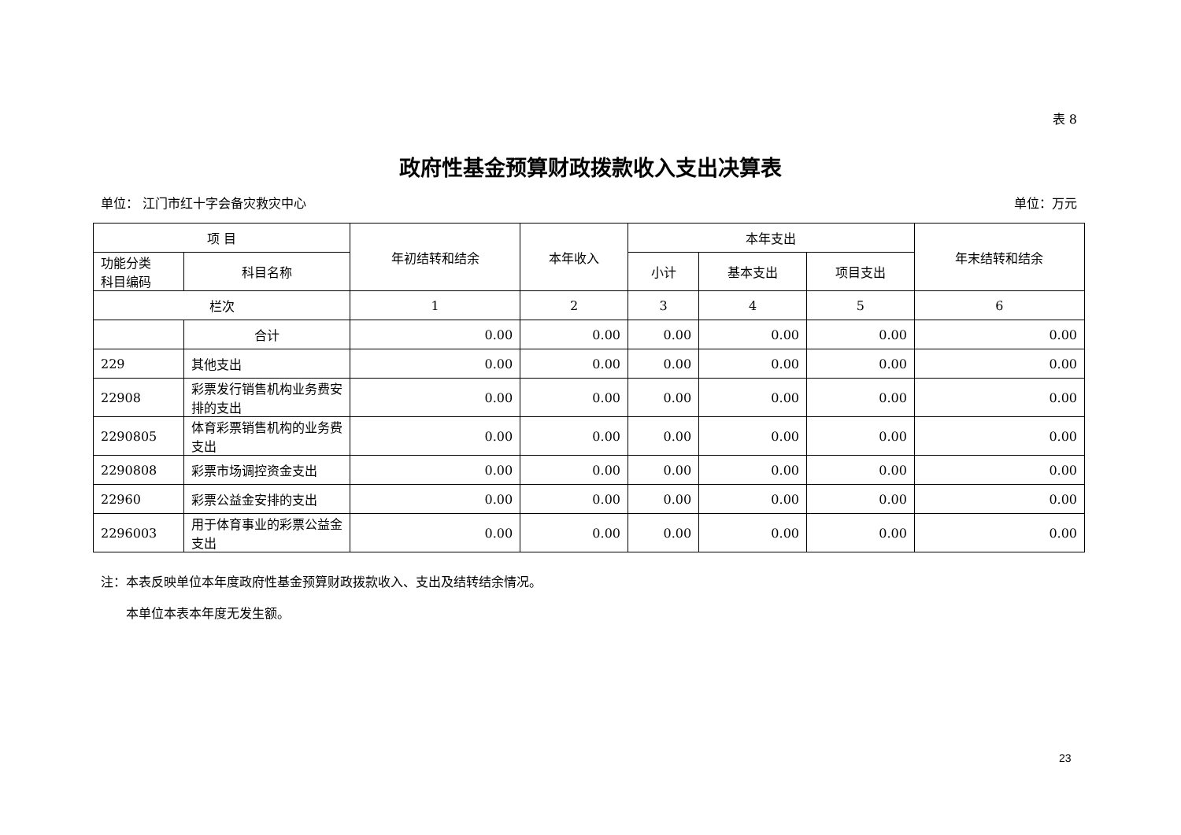表 8
政府性基金预算财政拨款收入支出决算表
单位： 江门市红十字会备灾救灾中心 单位：万元
| 项 目 | | 年初结转和结余 | 本年收入 | 本年支出 | | | 年末结转和结余 |
| --- | --- | --- | --- | --- | --- | --- | --- |
| 功能分类 科目编码 | 科目名称 | | | 小计 | 基本支出 | 项目支出 | |
| 栏次 | | 1 | 2 | 3 | 4 | 5 | 6 |
| | 合计 | 0.00 | 0.00 | 0.00 | 0.00 | 0.00 | 0.00 |
| 229 | 其他支出 | 0.00 | 0.00 | 0.00 | 0.00 | 0.00 | 0.00 |
| 22908 | 彩票发行销售机构业务费安排的支出 | 0.00 | 0.00 | 0.00 | 0.00 | 0.00 | 0.00 |
| 2290805 | 体育彩票销售机构的业务费支出 | 0.00 | 0.00 | 0.00 | 0.00 | 0.00 | 0.00 |
| 2290808 | 彩票市场调控资金支出 | 0.00 | 0.00 | 0.00 | 0.00 | 0.00 | 0.00 |
| 22960 | 彩票公益金安排的支出 | 0.00 | 0.00 | 0.00 | 0.00 | 0.00 | 0.00 |
| 2296003 | 用于体育事业的彩票公益金支出 | 0.00 | 0.00 | 0.00 | 0.00 | 0.00 | 0.00 |
注：本表反映单位本年度政府性基金预算财政拨款收入、支出及结转结余情况。
  本单位本表本年度无发生额。
23